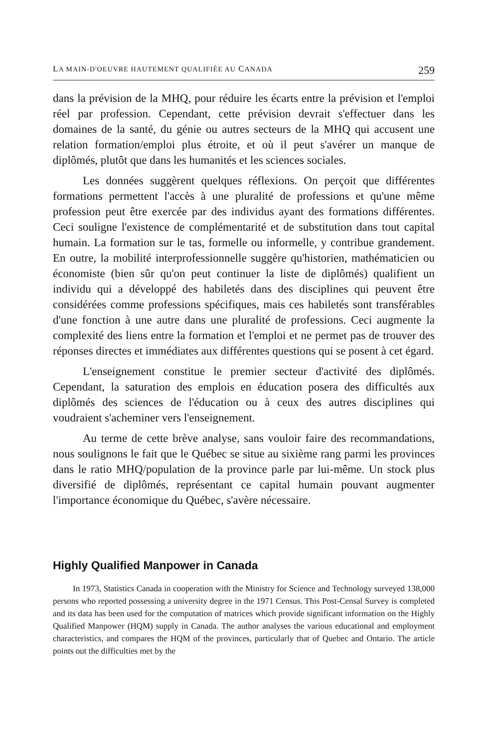LA MAIN-D'OEUVRE HAUTEMENT QUALIFIÉE AU CANADA 259
dans la prévision de la MHQ, pour réduire les écarts entre la prévision et l'emploi réel par profession. Cependant, cette prévision devrait s'effectuer dans les domaines de la santé, du génie ou autres secteurs de la MHQ qui accusent une relation formation/emploi plus étroite, et où il peut s'avérer un manque de diplômés, plutôt que dans les humanités et les sciences sociales.
Les données suggèrent quelques réflexions. On perçoit que différentes formations permettent l'accès à une pluralité de professions et qu'une même profession peut être exercée par des individus ayant des formations différentes. Ceci souligne l'existence de complémentarité et de substitution dans tout capital humain. La formation sur le tas, formelle ou informelle, y contribue grandement. En outre, la mobilité interprofessionnelle suggère qu'historien, mathématicien ou économiste (bien sûr qu'on peut continuer la liste de diplômés) qualifient un individu qui a développé des habiletés dans des disciplines qui peuvent être considérées comme professions spécifiques, mais ces habiletés sont transférables d'une fonction à une autre dans une pluralité de professions. Ceci augmente la complexité des liens entre la formation et l'emploi et ne permet pas de trouver des réponses directes et immédiates aux différentes questions qui se posent à cet égard.
L'enseignement constitue le premier secteur d'activité des diplômés. Cependant, la saturation des emplois en éducation posera des difficultés aux diplômés des sciences de l'éducation ou à ceux des autres disciplines qui voudraient s'acheminer vers l'enseignement.
Au terme de cette brève analyse, sans vouloir faire des recommandations, nous soulignons le fait que le Québec se situe au sixième rang parmi les provinces dans le ratio MHQ/population de la province parle par lui-même. Un stock plus diversifié de diplômés, représentant ce capital humain pouvant augmenter l'importance économique du Québec, s'avère nécessaire.
Highly Qualified Manpower in Canada
In 1973, Statistics Canada in cooperation with the Ministry for Science and Technology surveyed 138,000 persons who reported possessing a university degree in the 1971 Census. This Post-Censal Survey is completed and its data has been used for the computation of matrices which provide significant information on the Highly Qualified Manpower (HQM) supply in Canada. The author analyses the various educational and employment characteristics, and compares the HQM of the provinces, particularly that of Quebec and Ontario. The article points out the difficulties met by the